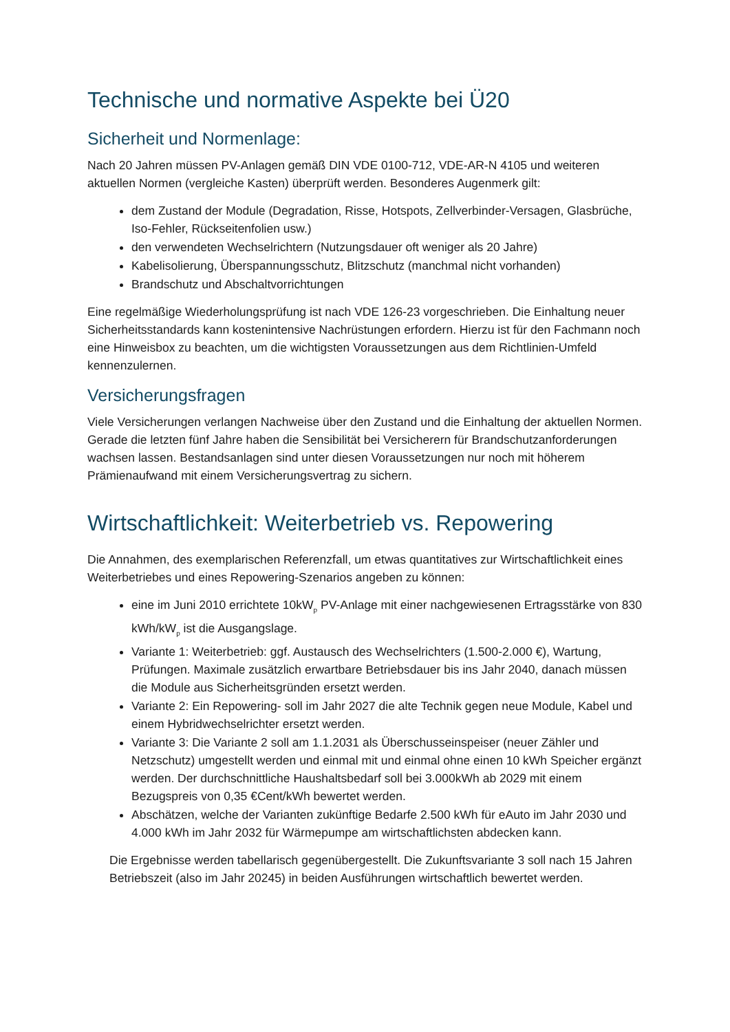Technische und normative Aspekte bei Ü20
Sicherheit und Normenlage:
Nach 20 Jahren müssen PV-Anlagen gemäß DIN VDE 0100-712, VDE-AR-N 4105 und weiteren aktuellen Normen (vergleiche Kasten) überprüft werden. Besonderes Augenmerk gilt:
dem Zustand der Module (Degradation, Risse, Hotspots, Zellverbinder-Versagen, Glasbrüche, Iso-Fehler, Rückseitenfolien usw.)
den verwendeten Wechselrichtern (Nutzungsdauer oft weniger als 20 Jahre)
Kabelisolierung, Überspannungsschutz, Blitzschutz (manchmal nicht vorhanden)
Brandschutz und Abschaltvorrichtungen
Eine regelmäßige Wiederholungsprüfung ist nach VDE 126-23 vorgeschrieben. Die Einhaltung neuer Sicherheitsstandards kann kostenintensive Nachrüstungen erfordern. Hierzu ist für den Fachmann noch eine Hinweisbox zu beachten, um die wichtigsten Voraussetzungen aus dem Richtlinien-Umfeld kennenzulernen.
Versicherungsfragen
Viele Versicherungen verlangen Nachweise über den Zustand und die Einhaltung der aktuellen Normen. Gerade die letzten fünf Jahre haben die Sensibilität bei Versicherern für Brandschutzanforderungen wachsen lassen. Bestandsanlagen sind unter diesen Voraussetzungen nur noch mit höherem Prämienaufwand mit einem Versicherungsvertrag zu sichern.
Wirtschaftlichkeit: Weiterbetrieb vs. Repowering
Die Annahmen, des exemplarischen Referenzfall, um etwas quantitatives zur Wirtschaftlichkeit eines Weiterbetriebes und eines Repowering-Szenarios angeben zu können:
eine im Juni 2010 errichtete 10kW<sub>p</sub> PV-Anlage mit einer nachgewiesenen Ertragsstärke von 830 kWh/kW<sub>p</sub> ist die Ausgangslage.
Variante 1: Weiterbetrieb: ggf. Austausch des Wechselrichters (1.500-2.000 €), Wartung, Prüfungen. Maximale zusätzlich erwartbare Betriebsdauer bis ins Jahr 2040, danach müssen die Module aus Sicherheitsgründen ersetzt werden.
Variante 2: Ein Repowering- soll im Jahr 2027 die alte Technik gegen neue Module, Kabel und einem Hybridwechselrichter ersetzt werden.
Variante 3: Die Variante 2 soll am 1.1.2031 als Überschusseinspeiser (neuer Zähler und Netzschutz) umgestellt werden und einmal mit und einmal ohne einen 10 kWh Speicher ergänzt werden. Der durchschnittliche Haushaltsbedarf soll bei 3.000kWh ab 2029 mit einem Bezugspreis von 0,35 €Cent/kWh bewertet werden.
Abschätzen, welche der Varianten zukünftige Bedarfe 2.500 kWh für eAuto im Jahr 2030 und 4.000 kWh im Jahr 2032 für Wärmepumpe am wirtschaftlichsten abdecken kann.
Die Ergebnisse werden tabellarisch gegenübergestellt. Die Zukunftsvariante 3 soll nach 15 Jahren Betriebszeit (also im Jahr 20245) in beiden Ausführungen wirtschaftlich bewertet werden.